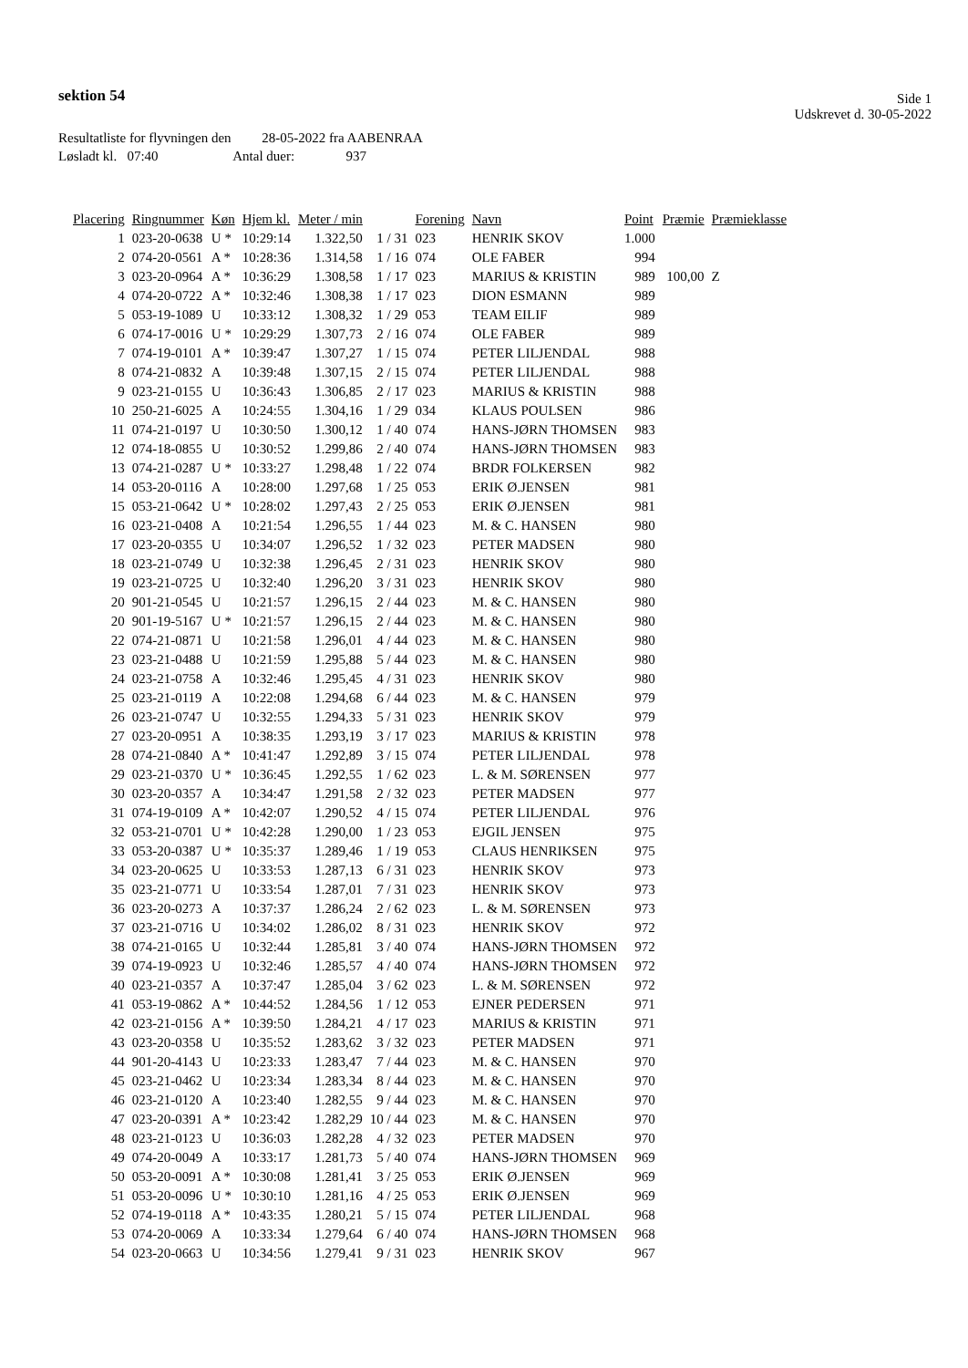sektion 54
Side 1
Udskrevet d. 30-05-2022
Resultatliste for flyvningen den 28-05-2022 fra AABENRAA
Løsladt kl. 07:40 Antal duer: 937
| Placering | Ringnummer | Køn | Hjem kl. | Meter / min | | Forening | Navn | Point | Præmie | Præmieklasse |
| --- | --- | --- | --- | --- | --- | --- | --- | --- | --- | --- |
| 1 | 023-20-0638 | U * | 10:29:14 | 1.322,50 | 1 / 31 | 023 | HENRIK SKOV | 1.000 | | |
| 2 | 074-20-0561 | A * | 10:28:36 | 1.314,58 | 1 / 16 | 074 | OLE FABER | 994 | | |
| 3 | 023-20-0964 | A * | 10:36:29 | 1.308,58 | 1 / 17 | 023 | MARIUS & KRISTIN | 989 | 100,00 | Z |
| 4 | 074-20-0722 | A * | 10:32:46 | 1.308,38 | 1 / 17 | 023 | DION ESMANN | 989 | | |
| 5 | 053-19-1089 | U | 10:33:12 | 1.308,32 | 1 / 29 | 053 | TEAM EILIF | 989 | | |
| 6 | 074-17-0016 | U * | 10:29:29 | 1.307,73 | 2 / 16 | 074 | OLE FABER | 989 | | |
| 7 | 074-19-0101 | A * | 10:39:47 | 1.307,27 | 1 / 15 | 074 | PETER LILJENDAL | 988 | | |
| 8 | 074-21-0832 | A | 10:39:48 | 1.307,15 | 2 / 15 | 074 | PETER LILJENDAL | 988 | | |
| 9 | 023-21-0155 | U | 10:36:43 | 1.306,85 | 2 / 17 | 023 | MARIUS & KRISTIN | 988 | | |
| 10 | 250-21-6025 | A | 10:24:55 | 1.304,16 | 1 / 29 | 034 | KLAUS POULSEN | 986 | | |
| 11 | 074-21-0197 | U | 10:30:50 | 1.300,12 | 1 / 40 | 074 | HANS-JØRN THOMSEN | 983 | | |
| 12 | 074-18-0855 | U | 10:30:52 | 1.299,86 | 2 / 40 | 074 | HANS-JØRN THOMSEN | 983 | | |
| 13 | 074-21-0287 | U * | 10:33:27 | 1.298,48 | 1 / 22 | 074 | BRDR FOLKERSEN | 982 | | |
| 14 | 053-20-0116 | A | 10:28:00 | 1.297,68 | 1 / 25 | 053 | ERIK Ø.JENSEN | 981 | | |
| 15 | 053-21-0642 | U * | 10:28:02 | 1.297,43 | 2 / 25 | 053 | ERIK Ø.JENSEN | 981 | | |
| 16 | 023-21-0408 | A | 10:21:54 | 1.296,55 | 1 / 44 | 023 | M. & C. HANSEN | 980 | | |
| 17 | 023-20-0355 | U | 10:34:07 | 1.296,52 | 1 / 32 | 023 | PETER MADSEN | 980 | | |
| 18 | 023-21-0749 | U | 10:32:38 | 1.296,45 | 2 / 31 | 023 | HENRIK SKOV | 980 | | |
| 19 | 023-21-0725 | U | 10:32:40 | 1.296,20 | 3 / 31 | 023 | HENRIK SKOV | 980 | | |
| 20 | 901-21-0545 | U | 10:21:57 | 1.296,15 | 2 / 44 | 023 | M. & C. HANSEN | 980 | | |
| 20 | 901-19-5167 | U * | 10:21:57 | 1.296,15 | 2 / 44 | 023 | M. & C. HANSEN | 980 | | |
| 22 | 074-21-0871 | U | 10:21:58 | 1.296,01 | 4 / 44 | 023 | M. & C. HANSEN | 980 | | |
| 23 | 023-21-0488 | U | 10:21:59 | 1.295,88 | 5 / 44 | 023 | M. & C. HANSEN | 980 | | |
| 24 | 023-21-0758 | A | 10:32:46 | 1.295,45 | 4 / 31 | 023 | HENRIK SKOV | 980 | | |
| 25 | 023-21-0119 | A | 10:22:08 | 1.294,68 | 6 / 44 | 023 | M. & C. HANSEN | 979 | | |
| 26 | 023-21-0747 | U | 10:32:55 | 1.294,33 | 5 / 31 | 023 | HENRIK SKOV | 979 | | |
| 27 | 023-20-0951 | A | 10:38:35 | 1.293,19 | 3 / 17 | 023 | MARIUS & KRISTIN | 978 | | |
| 28 | 074-21-0840 | A * | 10:41:47 | 1.292,89 | 3 / 15 | 074 | PETER LILJENDAL | 978 | | |
| 29 | 023-21-0370 | U * | 10:36:45 | 1.292,55 | 1 / 62 | 023 | L. & M. SØRENSEN | 977 | | |
| 30 | 023-20-0357 | A | 10:34:47 | 1.291,58 | 2 / 32 | 023 | PETER MADSEN | 977 | | |
| 31 | 074-19-0109 | A * | 10:42:07 | 1.290,52 | 4 / 15 | 074 | PETER LILJENDAL | 976 | | |
| 32 | 053-21-0701 | U * | 10:42:28 | 1.290,00 | 1 / 23 | 053 | EJGIL JENSEN | 975 | | |
| 33 | 053-20-0387 | U * | 10:35:37 | 1.289,46 | 1 / 19 | 053 | CLAUS HENRIKSEN | 975 | | |
| 34 | 023-20-0625 | U | 10:33:53 | 1.287,13 | 6 / 31 | 023 | HENRIK SKOV | 973 | | |
| 35 | 023-21-0771 | U | 10:33:54 | 1.287,01 | 7 / 31 | 023 | HENRIK SKOV | 973 | | |
| 36 | 023-20-0273 | A | 10:37:37 | 1.286,24 | 2 / 62 | 023 | L. & M. SØRENSEN | 973 | | |
| 37 | 023-21-0716 | U | 10:34:02 | 1.286,02 | 8 / 31 | 023 | HENRIK SKOV | 972 | | |
| 38 | 074-21-0165 | U | 10:32:44 | 1.285,81 | 3 / 40 | 074 | HANS-JØRN THOMSEN | 972 | | |
| 39 | 074-19-0923 | U | 10:32:46 | 1.285,57 | 4 / 40 | 074 | HANS-JØRN THOMSEN | 972 | | |
| 40 | 023-21-0357 | A | 10:37:47 | 1.285,04 | 3 / 62 | 023 | L. & M. SØRENSEN | 972 | | |
| 41 | 053-19-0862 | A * | 10:44:52 | 1.284,56 | 1 / 12 | 053 | EJNER PEDERSEN | 971 | | |
| 42 | 023-21-0156 | A * | 10:39:50 | 1.284,21 | 4 / 17 | 023 | MARIUS & KRISTIN | 971 | | |
| 43 | 023-20-0358 | U | 10:35:52 | 1.283,62 | 3 / 32 | 023 | PETER MADSEN | 971 | | |
| 44 | 901-20-4143 | U | 10:23:33 | 1.283,47 | 7 / 44 | 023 | M. & C. HANSEN | 970 | | |
| 45 | 023-21-0462 | U | 10:23:34 | 1.283,34 | 8 / 44 | 023 | M. & C. HANSEN | 970 | | |
| 46 | 023-21-0120 | A | 10:23:40 | 1.282,55 | 9 / 44 | 023 | M. & C. HANSEN | 970 | | |
| 47 | 023-20-0391 | A * | 10:23:42 | 1.282,29 | 10 / 44 | 023 | M. & C. HANSEN | 970 | | |
| 48 | 023-21-0123 | U | 10:36:03 | 1.282,28 | 4 / 32 | 023 | PETER MADSEN | 970 | | |
| 49 | 074-20-0049 | A | 10:33:17 | 1.281,73 | 5 / 40 | 074 | HANS-JØRN THOMSEN | 969 | | |
| 50 | 053-20-0091 | A * | 10:30:08 | 1.281,41 | 3 / 25 | 053 | ERIK Ø.JENSEN | 969 | | |
| 51 | 053-20-0096 | U * | 10:30:10 | 1.281,16 | 4 / 25 | 053 | ERIK Ø.JENSEN | 969 | | |
| 52 | 074-19-0118 | A * | 10:43:35 | 1.280,21 | 5 / 15 | 074 | PETER LILJENDAL | 968 | | |
| 53 | 074-20-0069 | A | 10:33:34 | 1.279,64 | 6 / 40 | 074 | HANS-JØRN THOMSEN | 968 | | |
| 54 | 023-20-0663 | U | 10:34:56 | 1.279,41 | 9 / 31 | 023 | HENRIK SKOV | 967 | | |